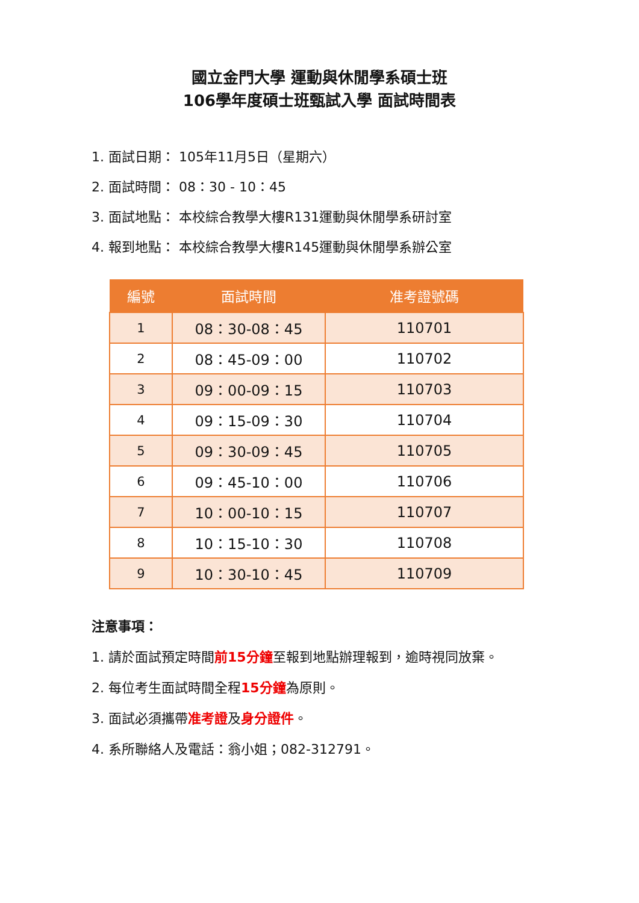國立金門大學 運動與休閒學系碩士班
106學年度碩士班甄試入學 面試時間表
1. 面試日期： 105年11月5日（星期六）
2. 面試時間： 08：30 - 10：45
3. 面試地點： 本校綜合教學大樓R131運動與休閒學系研討室
4. 報到地點： 本校綜合教學大樓R145運動與休閒學系辦公室
| 編號 | 面試時間 | 准考證號碼 |
| --- | --- | --- |
| 1 | 08：30-08：45 | 110701 |
| 2 | 08：45-09：00 | 110702 |
| 3 | 09：00-09：15 | 110703 |
| 4 | 09：15-09：30 | 110704 |
| 5 | 09：30-09：45 | 110705 |
| 6 | 09：45-10：00 | 110706 |
| 7 | 10：00-10：15 | 110707 |
| 8 | 10：15-10：30 | 110708 |
| 9 | 10：30-10：45 | 110709 |
注意事項：
1. 請於面試預定時間前15分鐘至報到地點辦理報到，逾時視同放棄。
2. 每位考生面試時間全程15分鐘為原則。
3. 面試必須攜帶准考證及身分證件。
4. 系所聯絡人及電話：翁小姐；082-312791。